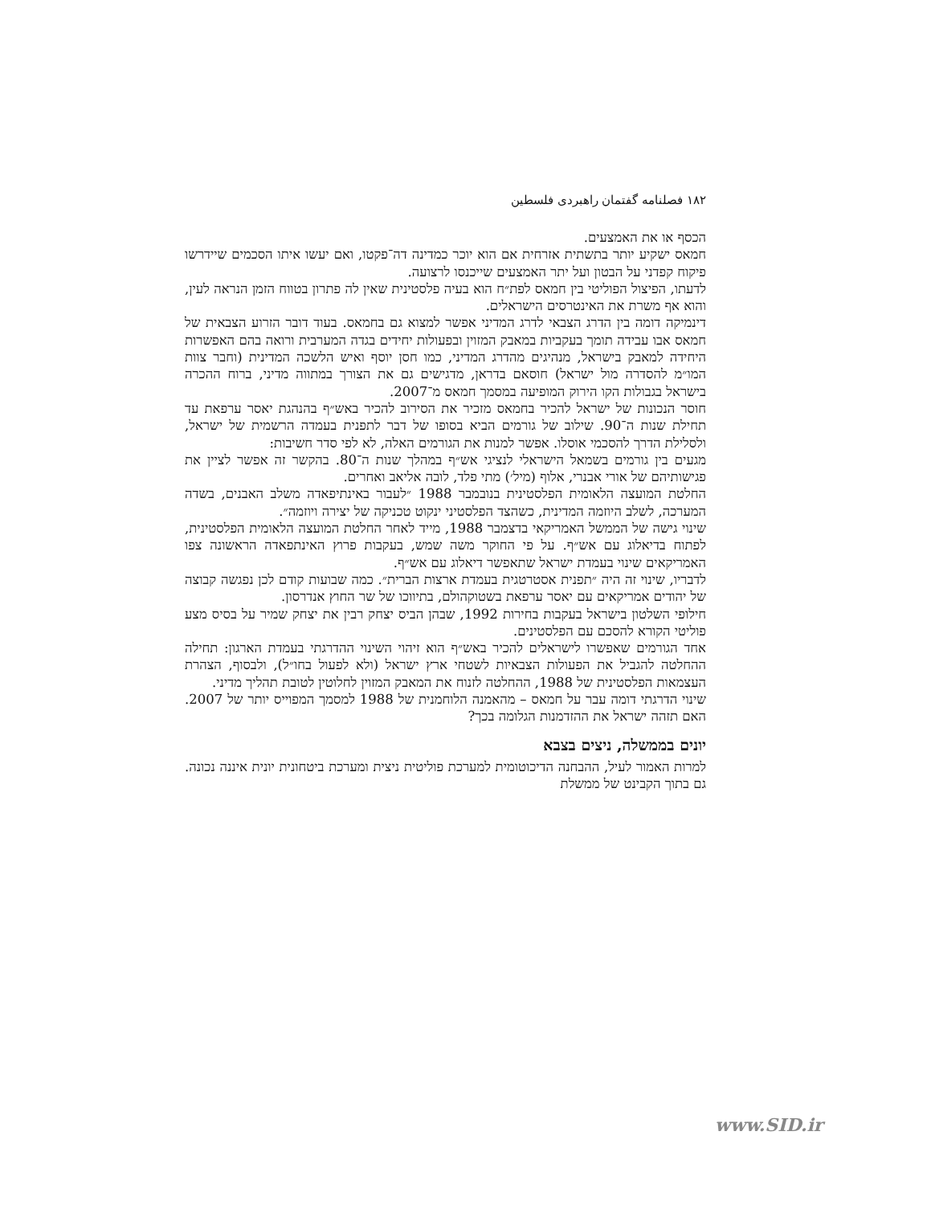۱۸۲ فصلنامه گفتمان راهبردی فلسطین
הכסף או את האמצעים.
חמאס ישקיע יותר בתשתית אזרחית אם הוא יוכר כמדינה דה־פקטו, ואם יעשו איתו הסכמים שיידרשו פיקוח קפדני על הבטון ועל יתר האמצעים שייכנסו לרצועה.
לדעתו, הפיצול הפוליטי בין חמאס לפת״ח הוא בעיה פלסטינית שאין לה פתרון בטווח הזמן הנראה לעין, והוא אף משרת את האינטרסים הישראלים.
דינמיקה דומה בין הדרג הצבאי לדרג המדיני אפשר למצוא גם בחמאס. בעוד דובר הזרוע הצבאית של חמאס אבו עבידה תומך בעקביות במאבק המזוין ובפעולות יחידים בגדה המערבית ורואה בהם האפשרות היחידה למאבק בישראל, מנהיגים מהדרג המדיני, כמו חסן יוסף ואיש הלשכה המדינית (וחבר צוות המו״מ להסדרה מול ישראל) חוסאם בדראן, מדגישים גם את הצורך במתווה מדיני, ברוח ההכרה בישראל בגבולות הקו הירוק המופיעה במסמך חמאס מ־2007.
חוסר הנכונות של ישראל להכיר בחמאס מזכיר את הסירוב להכיר באש״ף בהנהגת יאסר ערפאת עד תחילת שנות ה־90. שילוב של גורמים הביא בסופו של דבר לתפנית בעמדה הרשמית של ישראל, ולסלילת הדרך להסכמי אוסלו. אפשר למנות את הגורמים האלה, לא לפי סדר חשיבות:
מגעים בין גורמים בשמאל הישראלי לנציגי אש״ף במהלך שנות ה־80. בהקשר זה אפשר לציין את פגישותיהם של אורי אבנרי, אלוף (מיל׳) מתי פלד, לובה אליאב ואחרים.
החלטת המועצה הלאומית הפלסטינית בנובמבר 1988 ״לעבור באינתיפאדה משלב האבנים, בשדה המערכה, לשלב היוזמה המדינית, כשהצד הפלסטיני ינקוט טכניקה של יצירה ויוזמה״.
שינוי גישה של הממשל האמריקאי בדצמבר 1988, מייד לאחר החלטת המועצה הלאומית הפלסטינית, לפתוח בדיאלוג עם אש״ף. על פי החוקר משה שמש, בעקבות פרוץ האינתפאדה הראשונה צפו האמריקאים שינוי בעמדת ישראל שתאפשר דיאלוג עם אש״ף.
לדבריו, שינוי זה היה ״תפנית אסטרטגית בעמדת ארצות הברית״. כמה שבועות קודם לכן נפגשה קבוצה של יהודים אמריקאים עם יאסר ערפאת בשטוקהולם, בתיווכו של שר החוץ אנדרסון.
חילופי השלטון בישראל בעקבות בחירות 1992, שבהן הביס יצחק רבין את יצחק שמיר על בסיס מצע פוליטי הקורא להסכם עם הפלסטינים.
אחד הגורמים שאפשרו לישראלים להכיר באש״ף הוא זיהוי השינוי ההדרגתי בעמדת הארגון: תחילה ההחלטה להגביל את הפעולות הצבאיות לשטחי ארץ ישראל (ולא לפעול בחו״ל), ולבסוף, הצהרת העצמאות הפלסטינית של 1988, ההחלטה לזנוח את המאבק המזוין לחלוטין לטובת תהליך מדיני.
שינוי הדרגתי דומה עבר על חמאס – מהאמנה הלוחמנית של 1988 למסמך המפוייס יותר של 2007. האם תזהה ישראל את ההזדמנות הגלומה בכך?
יונים בממשלה, ניצים בצבא
למרות האמור לעיל, ההבחנה הדיכוטומית למערכת פוליטית ניצית ומערכת ביטחונית יונית איננה נכונה. גם בתוך הקבינט של ממשלת
www.SID.ir